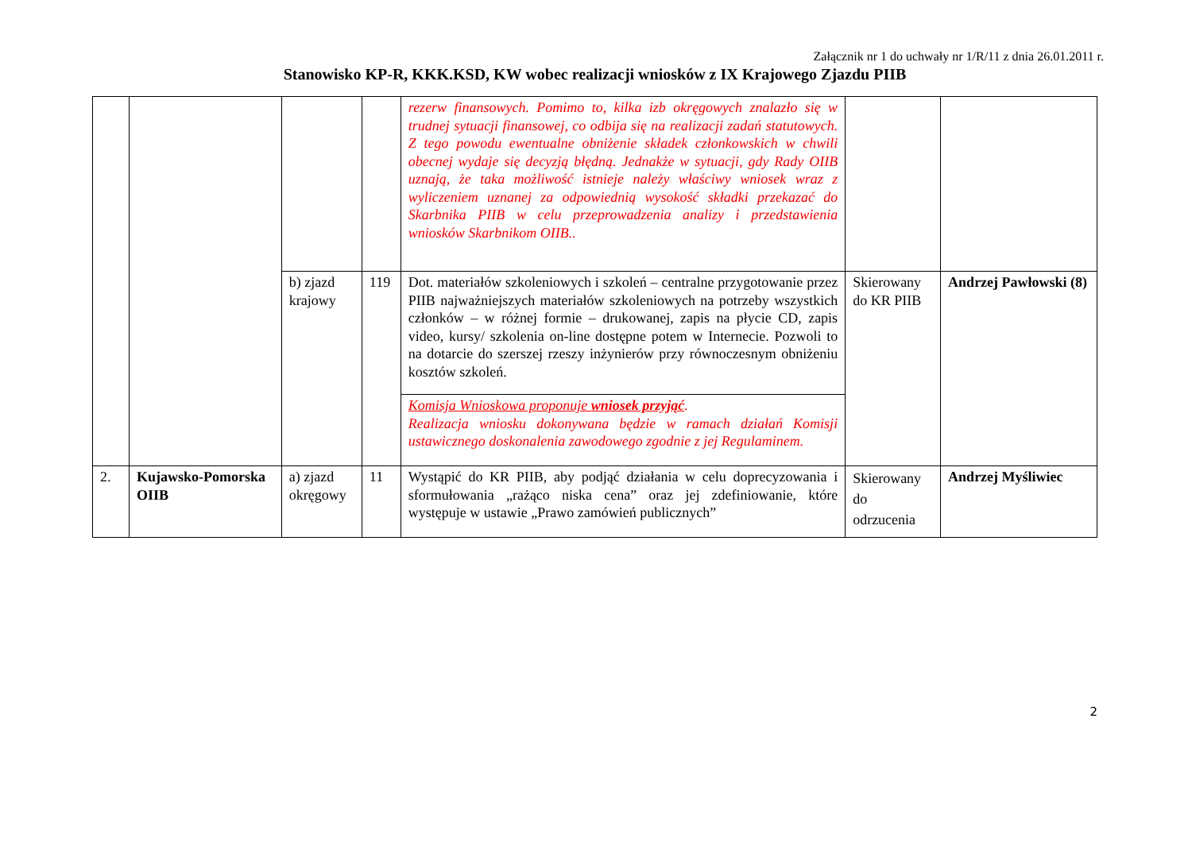Załącznik nr 1 do uchwały nr 1/R/11 z dnia 26.01.2011 r.
Stanowisko KP-R, KKK.KSD, KW wobec realizacji wniosków z IX Krajowego Zjazdu PIIB
| | | | | rezerw finansowych. Pomimo to, kilka izb okręgowych znalazło się w trudnej sytuacji finansowej, co odbija się na realizacji zadań statutowych. Z tego powodu ewentualne obniżenie składek członkowskich w chwili obecnej wydaje się decyzją błędną. Jednakże w sytuacji, gdy Rady OIIB uznają, że taka możliwość istnieje należy właściwy wniosek wraz z wyliczeniem uznanej za odpowiednią wysokość składki przekazać do Skarbnika PIIB w celu przeprowadzenia analizy i przedstawienia wniosków Skarbnikom OIIB.. | | |
| | | b) zjazd krajowy | 119 | Dot. materiałów szkoleniowych i szkoleń – centralne przygotowanie przez PIIB najważniejszych materiałów szkoleniowych na potrzeby wszystkich członków – w różnej formie – drukowanej, zapis na płycie CD, zapis video, kursy/ szkolenia on-line dostępne potem w Internecie. Pozwoli to na dotarcie do szerszej rzeszy inżynierów przy równoczesnym obniżeniu kosztów szkoleń. | Skierowany do KR PIIB | Andrzej Pawłowski (8) |
| | | | | Komisja Wnioskowa proponuje wniosek przyjąć . Realizacja wniosku dokonywana będzie w ramach działań Komisji ustawicznego doskonalenia zawodowego zgodnie z jej Regulaminem. | | |
| 2. | Kujawsko-Pomorska OIIB | a) zjazd okręgowy | 11 | Wystąpić do KR PIIB, aby podjąć działania w celu doprecyzowania i sformułowania „rażąco niska cena” oraz jej zdefiniowanie, które występuje w ustawie „Prawo zamówień publicznych” | Skierowany do odrzucenia | Andrzej Myśliwiec |
2